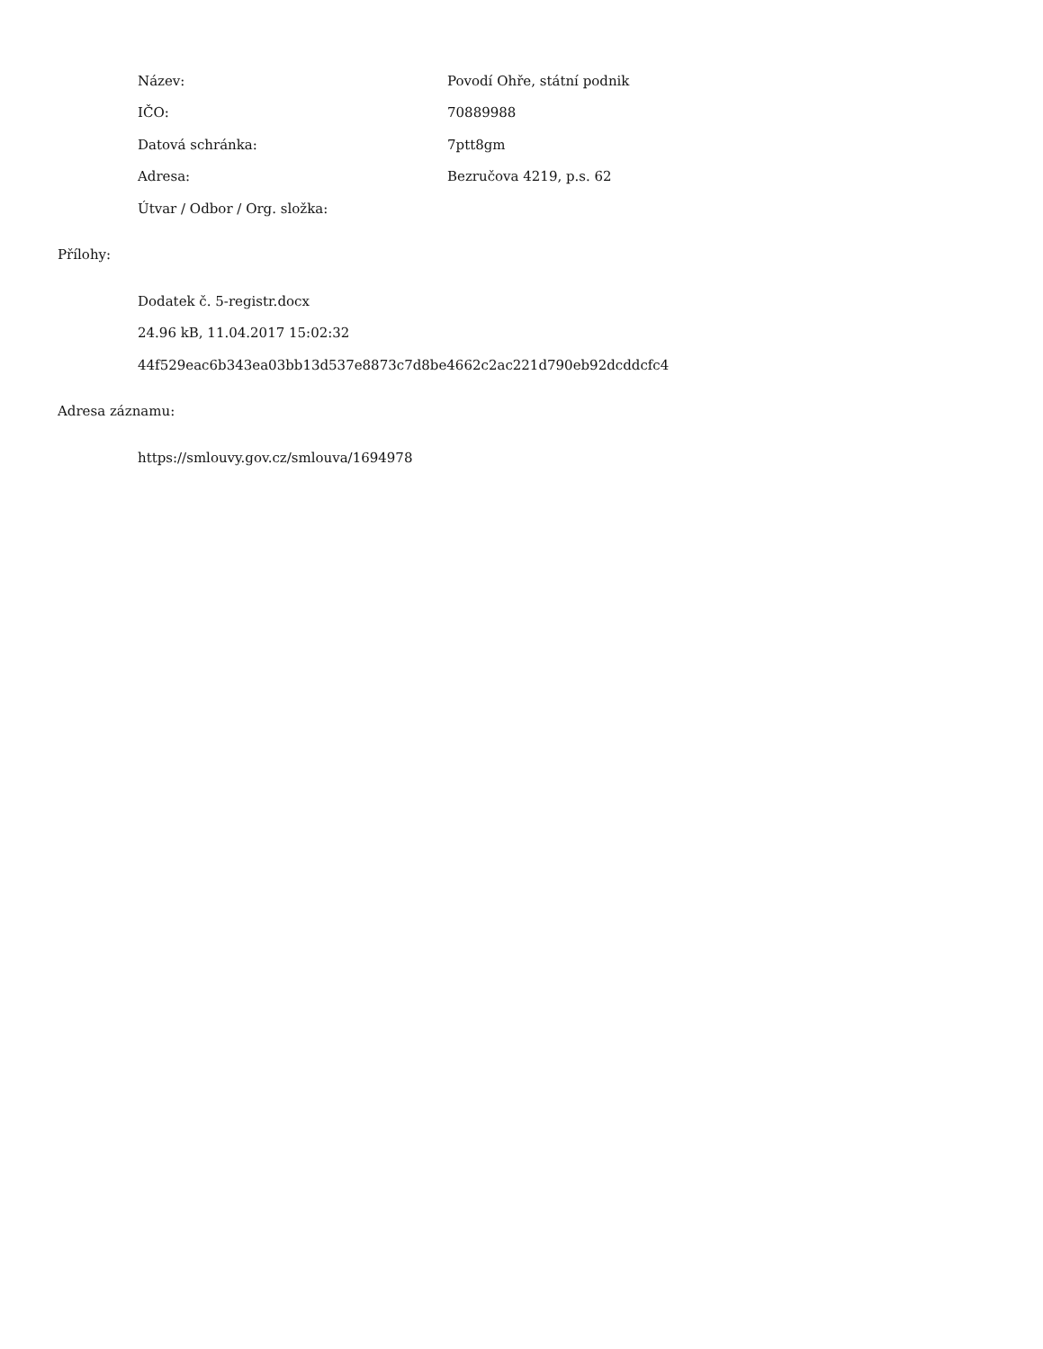Název: Povodí Ohře, státní podnik
IČO: 70889988
Datová schránka: 7ptt8gm
Adresa: Bezručova 4219, p.s. 62
Útvar / Odbor / Org. složka:
Přílohy:
Dodatek č. 5-registr.docx
24.96 kB, 11.04.2017 15:02:32
44f529eac6b343ea03bb13d537e8873c7d8be4662c2ac221d790eb92dcddcfc4
Adresa záznamu:
https://smlouvy.gov.cz/smlouva/1694978